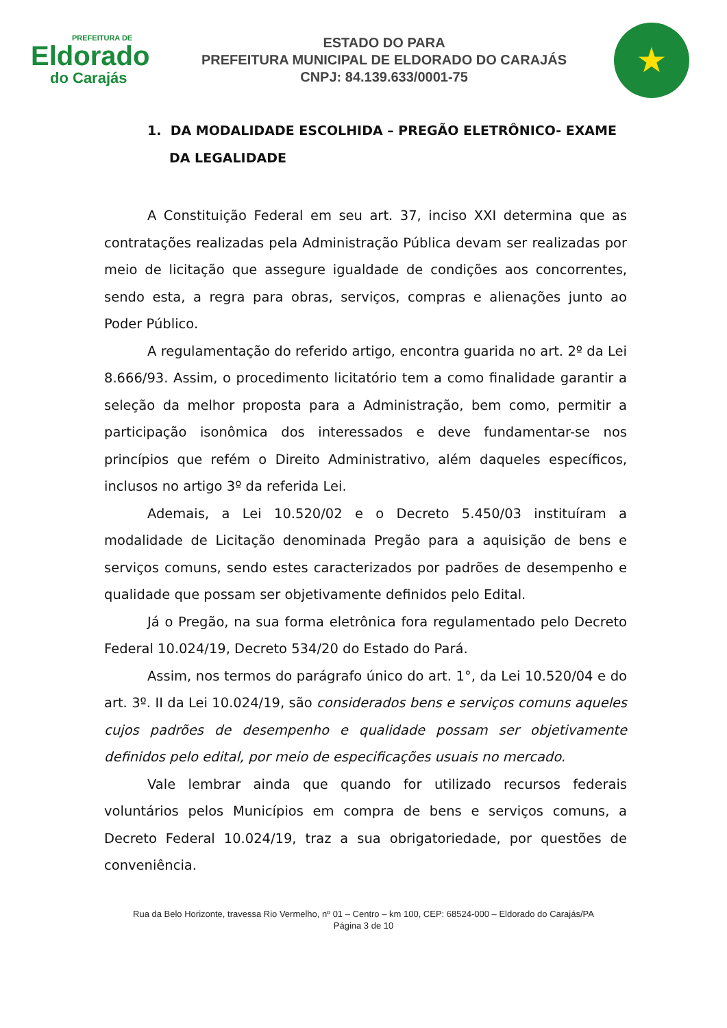PREFEITURA DE
Eldorado
do Carajás
ESTADO DO PARA
PREFEITURA MUNICIPAL DE ELDORADO DO CARAJÁS
CNPJ: 84.139.633/0001-75
★
1. DA MODALIDADE ESCOLHIDA – PREGÃO ELETRÔNICO- EXAME DA LEGALIDADE
A Constituição Federal em seu art. 37, inciso XXI determina que as contratações realizadas pela Administração Pública devam ser realizadas por meio de licitação que assegure igualdade de condições aos concorrentes, sendo esta, a regra para obras, serviços, compras e alienações junto ao Poder Público.
A regulamentação do referido artigo, encontra guarida no art. 2º da Lei 8.666/93. Assim, o procedimento licitatório tem a como finalidade garantir a seleção da melhor proposta para a Administração, bem como, permitir a participação isonômica dos interessados e deve fundamentar-se nos princípios que refém o Direito Administrativo, além daqueles específicos, inclusos no artigo 3º da referida Lei.
Ademais, a Lei 10.520/02 e o Decreto 5.450/03 instituíram a modalidade de Licitação denominada Pregão para a aquisição de bens e serviços comuns, sendo estes caracterizados por padrões de desempenho e qualidade que possam ser objetivamente definidos pelo Edital.
Já o Pregão, na sua forma eletrônica fora regulamentado pelo Decreto Federal 10.024/19, Decreto 534/20 do Estado do Pará.
Assim, nos termos do parágrafo único do art. 1°, da Lei 10.520/04 e do art. 3º. II da Lei 10.024/19, são considerados bens e serviços comuns aqueles cujos padrões de desempenho e qualidade possam ser objetivamente definidos pelo edital, por meio de especificações usuais no mercado.
Vale lembrar ainda que quando for utilizado recursos federais voluntários pelos Municípios em compra de bens e serviços comuns, a Decreto Federal 10.024/19, traz a sua obrigatoriedade, por questões de conveniência.
Rua da Belo Horizonte, travessa Rio Vermelho, nº 01 – Centro – km 100, CEP: 68524-000 – Eldorado do Carajás/PA
Página 3 de 10